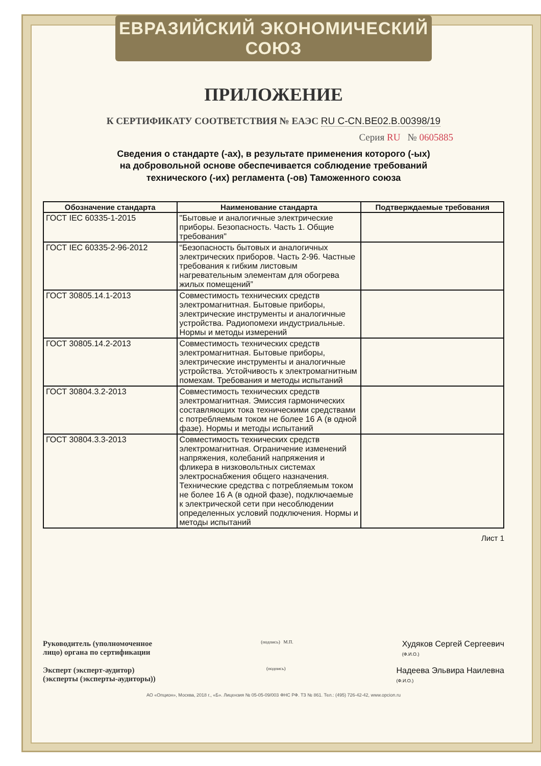ЕВРАЗИЙСКИЙ ЭКОНОМИЧЕСКИЙ СОЮЗ
ПРИЛОЖЕНИЕ
К СЕРТИФИКАТУ СООТВЕТСТВИЯ № ЕАЭС RU C-CN.BE02.B.00398/19
Серия RU № 0605885
Сведения о стандарте (-ах), в результате применения которого (-ых)
на добровольной основе обеспечивается соблюдение требований
технического (-их) регламента (-ов) Таможенного союза
| Обозначение стандарта | Наименование стандарта | Подтверждаемые требования |
| --- | --- | --- |
| ГОСТ IEC 60335-1-2015 | "Бытовые и аналогичные электрические приборы. Безопасность. Часть 1. Общие требования" | |
| ГОСТ IEC 60335-2-96-2012 | “Безопасность бытовых и аналогичных электрических приборов. Часть 2-96. Частные требования к гибким листовым нагревательным элементам для обогрева жилых помещений” | |
| ГОСТ 30805.14.1-2013 | Совместимость технических средств электромагнитная. Бытовые приборы, электрические инструменты и аналогичные устройства. Радиопомехи индустриальные. Нормы и методы измерений | |
| ГОСТ 30805.14.2-2013 | Совместимость технических средств электромагнитная. Бытовые приборы, электрические инструменты и аналогичные устройства. Устойчивость к электромагнитным помехам. Требования и методы испытаний | |
| ГОСТ 30804.3.2-2013 | Совместимость технических средств электромагнитная. Эмиссия гармонических составляющих тока техническими средствами с потребляемым током не более 16 А (в одной фазе). Нормы и методы испытаний | |
| ГОСТ 30804.3.3-2013 | Совместимость технических средств электромагнитная. Ограничение изменений напряжения, колебаний напряжения и фликера в низковольтных системах электроснабжения общего назначения. Технические средства с потребляемым током не более 16 А (в одной фазе), подключаемые к электрической сети при несоблюдении определенных условий подключения. Нормы и методы испытаний | |
Лист 1
Руководитель (уполномоченное
лицо) органа по сертификации
(подпись) М.П.
Худяков Сергей Сергеевич
(Ф.И.О.)
Эксперт (эксперт-аудитор)
(эксперты (эксперты-аудиторы))
(подпись)
Надеева Эльвира Наилевна
(Ф.И.О.)
АО «Опцион», Москва, 2018 г., «Б». Лицензия № 05-05-09/003 ФНС РФ. ТЗ № 861. Тел.: (495) 726-42-42, www.opcion.ru